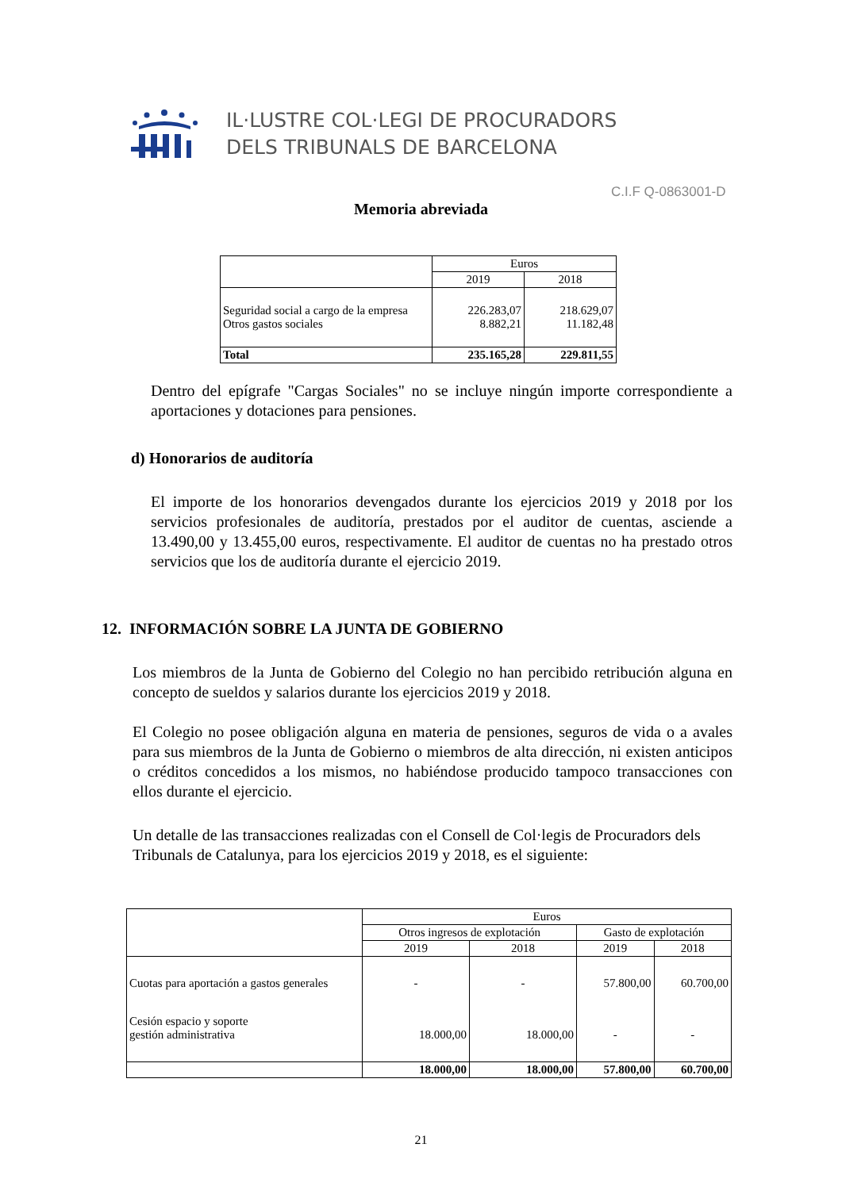IL·LUSTRE COL·LEGI DE PROCURADORS
DELS TRIBUNALS DE BARCELONA
C.I.F Q-0863001-D
Memoria abreviada
| | Euros | |
| | 2019 | 2018 |
| Seguridad social a cargo de la empresa Otros gastos sociales | 226.283,07 8.882,21 | 218.629,07 11.182,48 |
| Total | 235.165,28 | 229.811,55 |
Dentro del epígrafe "Cargas Sociales" no se incluye ningún importe correspondiente a aportaciones y dotaciones para pensiones.
d) Honorarios de auditoría
El importe de los honorarios devengados durante los ejercicios 2019 y 2018 por los servicios profesionales de auditoría, prestados por el auditor de cuentas, asciende a 13.490,00 y 13.455,00 euros, respectivamente. El auditor de cuentas no ha prestado otros servicios que los de auditoría durante el ejercicio 2019.
12. INFORMACIÓN SOBRE LA JUNTA DE GOBIERNO
Los miembros de la Junta de Gobierno del Colegio no han percibido retribución alguna en concepto de sueldos y salarios durante los ejercicios 2019 y 2018.
El Colegio no posee obligación alguna en materia de pensiones, seguros de vida o a avales para sus miembros de la Junta de Gobierno o miembros de alta dirección, ni existen anticipos o créditos concedidos a los mismos, no habiéndose producido tampoco transacciones con ellos durante el ejercicio.
Un detalle de las transacciones realizadas con el Consell de Col·legis de Procuradors dels Tribunals de Catalunya, para los ejercicios 2019 y 2018, es el siguiente:
| | Euros | | | |
| | Otros ingresos de explotación | | Gasto de explotación | |
| | 2019 | 2018 | 2019 | 2018 |
| Cuotas para aportación a gastos generales | - | - | 57.800,00 | 60.700,00 |
| Cesión espacio y soporte gestión administrativa | 18.000,00 | 18.000,00 | - | - |
| | 18.000,00 | 18.000,00 | 57.800,00 | 60.700,00 |
21